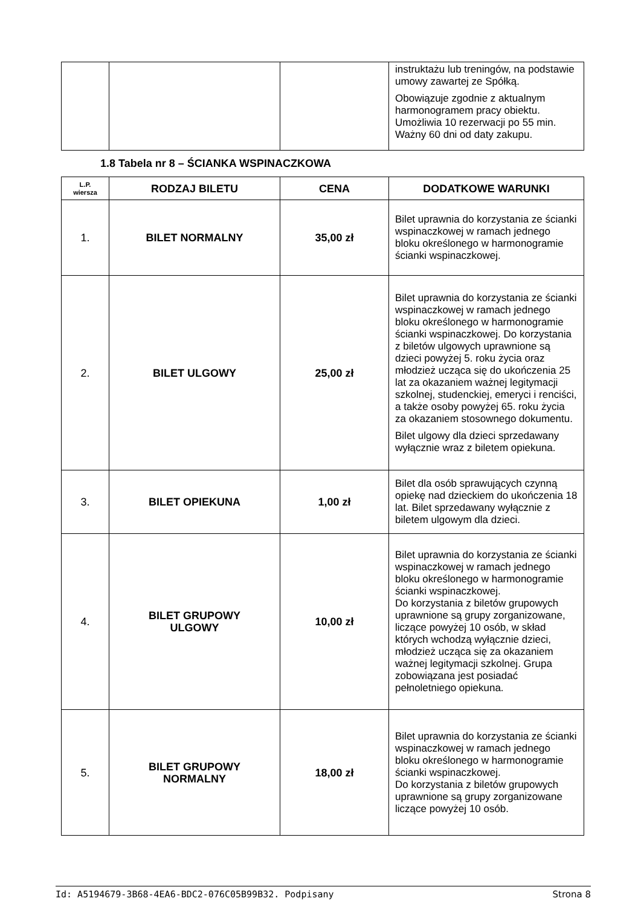| | | | instruktażu lub treningów, na podstawie umowy zawartej ze Spółką. Obowiązuje zgodnie z aktualnym harmonogramem pracy obiektu. Umożliwia 10 rezerwacji po 55 min. Ważny 60 dni od daty zakupu. |
1.8 Tabela nr 8 – ŚCIANKA WSPINACZKOWA
| L.P. wiersza | RODZAJ BILETU | CENA | DODATKOWE WARUNKI |
| --- | --- | --- | --- |
| 1. | BILET NORMALNY | 35,00 zł | Bilet uprawnia do korzystania ze ścianki wspinaczkowej w ramach jednego bloku określonego w harmonogramie ścianki wspinaczkowej. |
| 2. | BILET ULGOWY | 25,00 zł | Bilet uprawnia do korzystania ze ścianki wspinaczkowej w ramach jednego bloku określonego w harmonogramie ścianki wspinaczkowej. Do korzystania z biletów ulgowych uprawnione są dzieci powyżej 5. roku życia oraz młodzież ucząca się do ukończenia 25 lat za okazaniem ważnej legitymacji szkolnej, studenckiej, emeryci i renciści, a także osoby powyżej 65. roku życia za okazaniem stosownego dokumentu. Bilet ulgowy dla dzieci sprzedawany wyłącznie wraz z biletem opiekuna. |
| 3. | BILET OPIEKUNA | 1,00 zł | Bilet dla osób sprawujących czynną opiekę nad dzieckiem do ukończenia 18 lat. Bilet sprzedawany wyłącznie z biletem ulgowym dla dzieci. |
| 4. | BILET GRUPOWY ULGOWY | 10,00 zł | Bilet uprawnia do korzystania ze ścianki wspinaczkowej w ramach jednego bloku określonego w harmonogramie ścianki wspinaczkowej. Do korzystania z biletów grupowych uprawnione są grupy zorganizowane, liczące powyżej 10 osób, w skład których wchodzą wyłącznie dzieci, młodzież ucząca się za okazaniem ważnej legitymacji szkolnej. Grupa zobowiązana jest posiadać pełnoletniego opiekuna. |
| 5. | BILET GRUPOWY NORMALNY | 18,00 zł | Bilet uprawnia do korzystania ze ścianki wspinaczkowej w ramach jednego bloku określonego w harmonogramie ścianki wspinaczkowej. Do korzystania z biletów grupowych uprawnione są grupy zorganizowane liczące powyżej 10 osób. |
Id: A5194679-3B68-4EA6-BDC2-076C05B99B32. Podpisany Strona 8